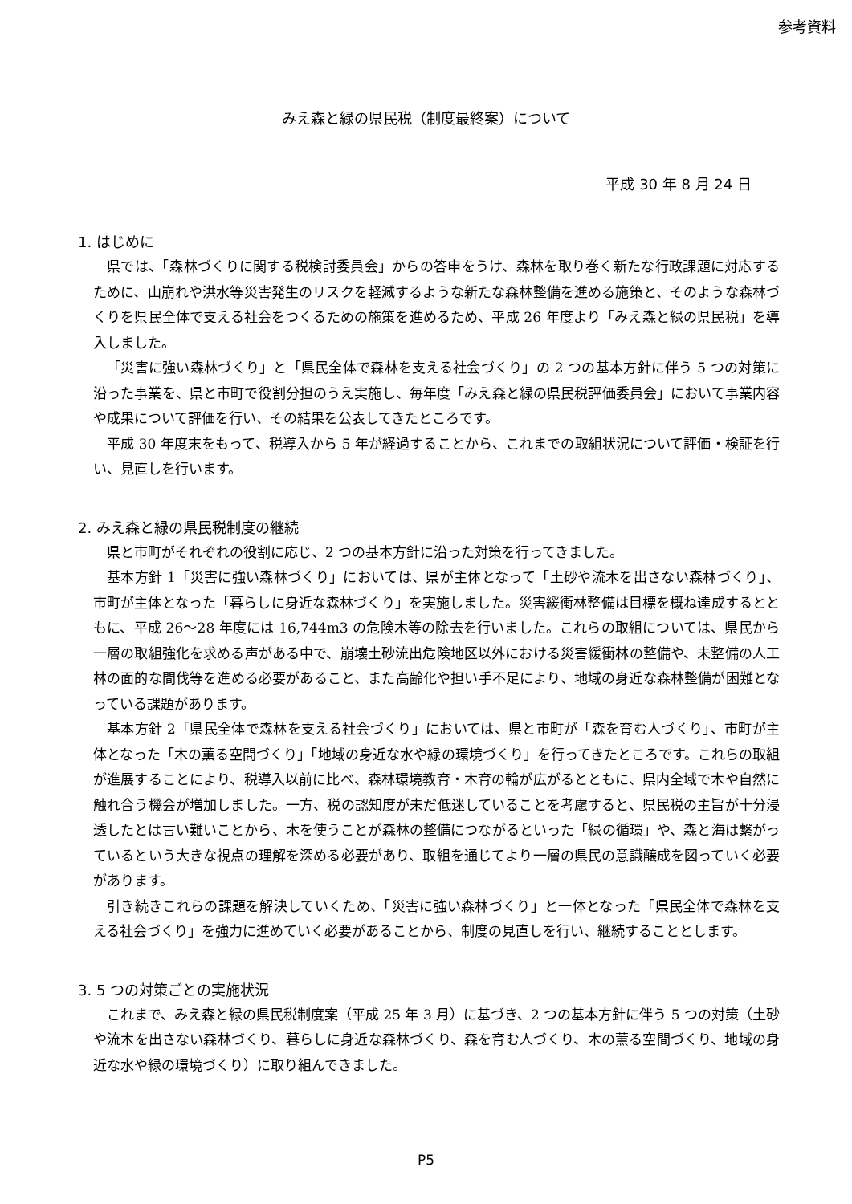参考資料
みえ森と緑の県民税（制度最終案）について
平成 30 年 8 月 24 日
1. はじめに
県では、「森林づくりに関する税検討委員会」からの答申をうけ、森林を取り巻く新たな行政課題に対応するために、山崩れや洪水等災害発生のリスクを軽減するような新たな森林整備を進める施策と、そのような森林づくりを県民全体で支える社会をつくるための施策を進めるため、平成 26 年度より「みえ森と緑の県民税」を導入しました。
「災害に強い森林づくり」と「県民全体で森林を支える社会づくり」の 2 つの基本方針に伴う 5 つの対策に沿った事業を、県と市町で役割分担のうえ実施し、毎年度「みえ森と緑の県民税評価委員会」において事業内容や成果について評価を行い、その結果を公表してきたところです。
平成 30 年度末をもって、税導入から 5 年が経過することから、これまでの取組状況について評価・検証を行い、見直しを行います。
2. みえ森と緑の県民税制度の継続
県と市町がそれぞれの役割に応じ、2 つの基本方針に沿った対策を行ってきました。
基本方針 1「災害に強い森林づくり」においては、県が主体となって「土砂や流木を出さない森林づくり」、市町が主体となった「暮らしに身近な森林づくり」を実施しました。災害緩衝林整備は目標を概ね達成するとともに、平成 26～28 年度には 16,744m3 の危険木等の除去を行いました。これらの取組については、県民から一層の取組強化を求める声がある中で、崩壊土砂流出危険地区以外における災害緩衝林の整備や、未整備の人工林の面的な間伐等を進める必要があること、また高齢化や担い手不足により、地域の身近な森林整備が困難となっている課題があります。
基本方針 2「県民全体で森林を支える社会づくり」においては、県と市町が「森を育む人づくり」、市町が主体となった「木の薫る空間づくり」「地域の身近な水や緑の環境づくり」を行ってきたところです。これらの取組が進展することにより、税導入以前に比べ、森林環境教育・木育の輪が広がるとともに、県内全域で木や自然に触れ合う機会が増加しました。一方、税の認知度が未だ低迷していることを考慮すると、県民税の主旨が十分浸透したとは言い難いことから、木を使うことが森林の整備につながるといった「緑の循環」や、森と海は繋がっているという大きな視点の理解を深める必要があり、取組を通じてより一層の県民の意識醸成を図っていく必要があります。
引き続きこれらの課題を解決していくため、「災害に強い森林づくり」と一体となった「県民全体で森林を支える社会づくり」を強力に進めていく必要があることから、制度の見直しを行い、継続することとします。
3. 5 つの対策ごとの実施状況
これまで、みえ森と緑の県民税制度案（平成 25 年 3 月）に基づき、2 つの基本方針に伴う 5 つの対策（土砂や流木を出さない森林づくり、暮らしに身近な森林づくり、森を育む人づくり、木の薫る空間づくり、地域の身近な水や緑の環境づくり）に取り組んできました。
P5